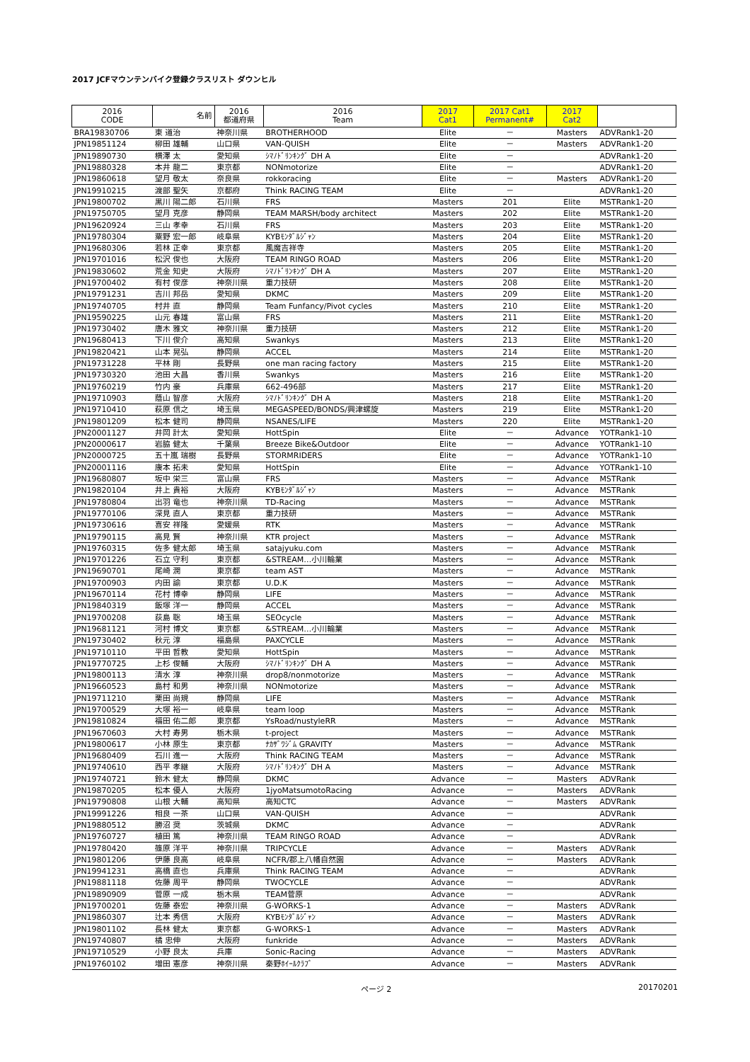2017 JCFマウンテンバイク登録クラスリスト ダウンヒル
| 2016 CODE | 名前 | 2016 都道府県 | 2016 Team | 2017 Cat1 | 2017 Cat1 Permanent# | 2017 Cat2 | |
| --- | --- | --- | --- | --- | --- | --- | --- |
| BRA19830706 | 東 道治 | 神奈川県 | BROTHERHOOD | Elite | － | Masters | ADVRank1-20 |
| JPN19851124 | 柳田 雄輔 | 山口県 | VAN-QUISH | Elite | － | Masters | ADVRank1-20 |
| JPN19890730 | 横澤 太 | 愛知県 | ｼﾏﾉﾄﾞﾘﾝｷﾝｸﾞ DH A | Elite | － | | ADVRank1-20 |
| JPN19880328 | 本井 龍二 | 東京都 | NONmotorize | Elite | － | | ADVRank1-20 |
| JPN19860618 | 望月 敬太 | 奈良県 | rokkoracing | Elite | － | Masters | ADVRank1-20 |
| JPN19910215 | 渡部 聖矢 | 京都府 | Think RACING TEAM | Elite | － | | ADVRank1-20 |
| JPN19800702 | 黒川 陽二郎 | 石川県 | FRS | Masters | 201 | Elite | MSTRank1-20 |
| JPN19750705 | 望月 克彦 | 静岡県 | TEAM MARSH/body architect | Masters | 202 | Elite | MSTRank1-20 |
| JPN19620924 | 三山 孝幸 | 石川県 | FRS | Masters | 203 | Elite | MSTRank1-20 |
| JPN19780304 | 粟野 宏一郎 | 岐阜県 | KYBﾓﾝﾀﾞﾙｼﾞｬﾝ | Masters | 204 | Elite | MSTRank1-20 |
| JPN19680306 | 若林 正幸 | 東京都 | 風魔吉祥寺 | Masters | 205 | Elite | MSTRank1-20 |
| JPN19701016 | 松沢 俊也 | 大阪府 | TEAM RINGO ROAD | Masters | 206 | Elite | MSTRank1-20 |
| JPN19830602 | 荒金 知史 | 大阪府 | ｼﾏﾉﾄﾞﾘﾝｷﾝｸﾞ DH A | Masters | 207 | Elite | MSTRank1-20 |
| JPN19700402 | 有村 俊彦 | 神奈川県 | 重力技研 | Masters | 208 | Elite | MSTRank1-20 |
| JPN19791231 | 吉川 邦岳 | 愛知県 | DKMC | Masters | 209 | Elite | MSTRank1-20 |
| JPN19740705 | 村井 直 | 静岡県 | Team Funfancy/Pivot cycles | Masters | 210 | Elite | MSTRank1-20 |
| JPN19590225 | 山元 春雄 | 富山県 | FRS | Masters | 211 | Elite | MSTRank1-20 |
| JPN19730402 | 唐木 雅文 | 神奈川県 | 重力技研 | Masters | 212 | Elite | MSTRank1-20 |
| JPN19680413 | 下川 俊介 | 高知県 | Swankys | Masters | 213 | Elite | MSTRank1-20 |
| JPN19820421 | 山本 晃弘 | 静岡県 | ACCEL | Masters | 214 | Elite | MSTRank1-20 |
| JPN19731228 | 平林 剛 | 長野県 | one man racing factory | Masters | 215 | Elite | MSTRank1-20 |
| JPN19730320 | 池田 大昌 | 香川県 | Swankys | Masters | 216 | Elite | MSTRank1-20 |
| JPN19760219 | 竹内 豪 | 兵庫県 | 662-496部 | Masters | 217 | Elite | MSTRank1-20 |
| JPN19710903 | 蔭山 智彦 | 大阪府 | ｼﾏﾉﾄﾞﾘﾝｷﾝｸﾞ DH A | Masters | 218 | Elite | MSTRank1-20 |
| JPN19710410 | 萩原 信之 | 埼玉県 | MEGASPEED/BONDS/興津螺旋 | Masters | 219 | Elite | MSTRank1-20 |
| JPN19801209 | 松本 健司 | 静岡県 | NSANES/LIFE | Masters | 220 | Elite | MSTRank1-20 |
| JPN20001127 | 井岡 計太 | 愛知県 | HottSpin | Elite | － | Advance | YOTRank1-10 |
| JPN20000617 | 岩脇 健太 | 千葉県 | Breeze Bike&Outdoor | Elite | － | Advance | YOTRank1-10 |
| JPN20000725 | 五十嵐 瑞樹 | 長野県 | STORMRIDERS | Elite | － | Advance | YOTRank1-10 |
| JPN20001116 | 康本 拓未 | 愛知県 | HottSpin | Elite | － | Advance | YOTRank1-10 |
| JPN19680807 | 坂中 栄三 | 富山県 | FRS | Masters | － | Advance | MSTRank |
| JPN19820104 | 井上 貴裕 | 大阪府 | KYBﾓﾝﾀﾞﾙｼﾞｬﾝ | Masters | － | Advance | MSTRank |
| JPN19780804 | 出羽 竜也 | 神奈川県 | TD-Racing | Masters | － | Advance | MSTRank |
| JPN19770106 | 深見 直人 | 東京都 | 重力技研 | Masters | － | Advance | MSTRank |
| JPN19730616 | 喜安 祥隆 | 愛媛県 | RTK | Masters | － | Advance | MSTRank |
| JPN19790115 | 高見 賢 | 神奈川県 | KTR project | Masters | － | Advance | MSTRank |
| JPN19760315 | 佐多 健太郎 | 埼玉県 | satajyuku.com | Masters | － | Advance | MSTRank |
| JPN19701226 | 石立 守利 | 東京都 | &STREAM…小川輪業 | Masters | － | Advance | MSTRank |
| JPN19690701 | 尾崎 潤 | 東京都 | team AST | Masters | － | Advance | MSTRank |
| JPN19700903 | 内田 諭 | 東京都 | U.D.K | Masters | － | Advance | MSTRank |
| JPN19670114 | 花村 博幸 | 静岡県 | LIFE | Masters | － | Advance | MSTRank |
| JPN19840319 | 飯塚 洋一 | 静岡県 | ACCEL | Masters | － | Advance | MSTRank |
| JPN19700208 | 荻島 聡 | 埼玉県 | SEOcycle | Masters | － | Advance | MSTRank |
| JPN19681121 | 河村 博文 | 東京都 | &STREAM…小川輪業 | Masters | － | Advance | MSTRank |
| JPN19730402 | 秋元 淳 | 福島県 | PAXCYCLE | Masters | － | Advance | MSTRank |
| JPN19710110 | 平田 哲教 | 愛知県 | HottSpin | Masters | － | Advance | MSTRank |
| JPN19770725 | 上杉 俊輔 | 大阪府 | ｼﾏﾉﾄﾞﾘﾝｷﾝｸﾞ DH A | Masters | － | Advance | MSTRank |
| JPN19800113 | 清水 淳 | 神奈川県 | drop8/nonmotorize | Masters | － | Advance | MSTRank |
| JPN19660523 | 島村 和男 | 神奈川県 | NONmotorize | Masters | － | Advance | MSTRank |
| JPN19711210 | 栗田 尚規 | 静岡県 | LIFE | Masters | － | Advance | MSTRank |
| JPN19700529 | 大塚 裕一 | 岐阜県 | team loop | Masters | － | Advance | MSTRank |
| JPN19810824 | 福田 佑二郎 | 東京都 | YsRoad/nustyleRR | Masters | － | Advance | MSTRank |
| JPN19670603 | 大村 寿男 | 栃木県 | t-project | Masters | － | Advance | MSTRank |
| JPN19800617 | 小林 原生 | 東京都 | ﾅｶｻﾞﾜｼﾞﾑ GRAVITY | Masters | － | Advance | MSTRank |
| JPN19680409 | 石川 進一 | 大阪府 | Think RACING TEAM | Masters | － | Advance | MSTRank |
| JPN19740610 | 西平 孝継 | 大阪府 | ｼﾏﾉﾄﾞﾘﾝｷﾝｸﾞ DH A | Masters | － | Advance | MSTRank |
| JPN19740721 | 鈴木 健太 | 静岡県 | DKMC | Advance | － | Masters | ADVRank |
| JPN19870205 | 松本 優人 | 大阪府 | 1jyoMatsumotoRacing | Advance | － | Masters | ADVRank |
| JPN19790808 | 山根 大輔 | 高知県 | 高知CTC | Advance | － | Masters | ADVRank |
| JPN19991226 | 相良 一茶 | 山口県 | VAN-QUISH | Advance | － | | ADVRank |
| JPN19880512 | 勝沼 奨 | 茨城県 | DKMC | Advance | － | | ADVRank |
| JPN19760727 | 植田 篤 | 神奈川県 | TEAM RINGO ROAD | Advance | － | | ADVRank |
| JPN19780420 | 篠原 洋平 | 神奈川県 | TRIPCYCLE | Advance | － | Masters | ADVRank |
| JPN19801206 | 伊藤 良高 | 岐阜県 | NCFR/郡上八幡自然園 | Advance | － | Masters | ADVRank |
| JPN19941231 | 高橋 直也 | 兵庫県 | Think RACING TEAM | Advance | － | | ADVRank |
| JPN19881118 | 佐藤 周平 | 静岡県 | TWOCYCLE | Advance | － | | ADVRank |
| JPN19890909 | 菅原 一成 | 栃木県 | TEAM菅原 | Advance | － | | ADVRank |
| JPN19700201 | 佐藤 泰宏 | 神奈川県 | G-WORKS-1 | Advance | － | Masters | ADVRank |
| JPN19860307 | 辻本 秀信 | 大阪府 | KYBﾓﾝﾀﾞﾙｼﾞｬﾝ | Advance | － | Masters | ADVRank |
| JPN19801102 | 長林 健太 | 東京都 | G-WORKS-1 | Advance | － | Masters | ADVRank |
| JPN19740807 | 橘 忠伸 | 大阪府 | funkride | Advance | － | Masters | ADVRank |
| JPN19710529 | 小野 良太 | 兵庫 | Sonic-Racing | Advance | － | Masters | ADVRank |
| JPN19760102 | 増田 憲彦 | 神奈川県 | 秦野ﾎｲｰﾙｸﾗﾌﾞ | Advance | － | Masters | ADVRank |
ページ 2 20170201